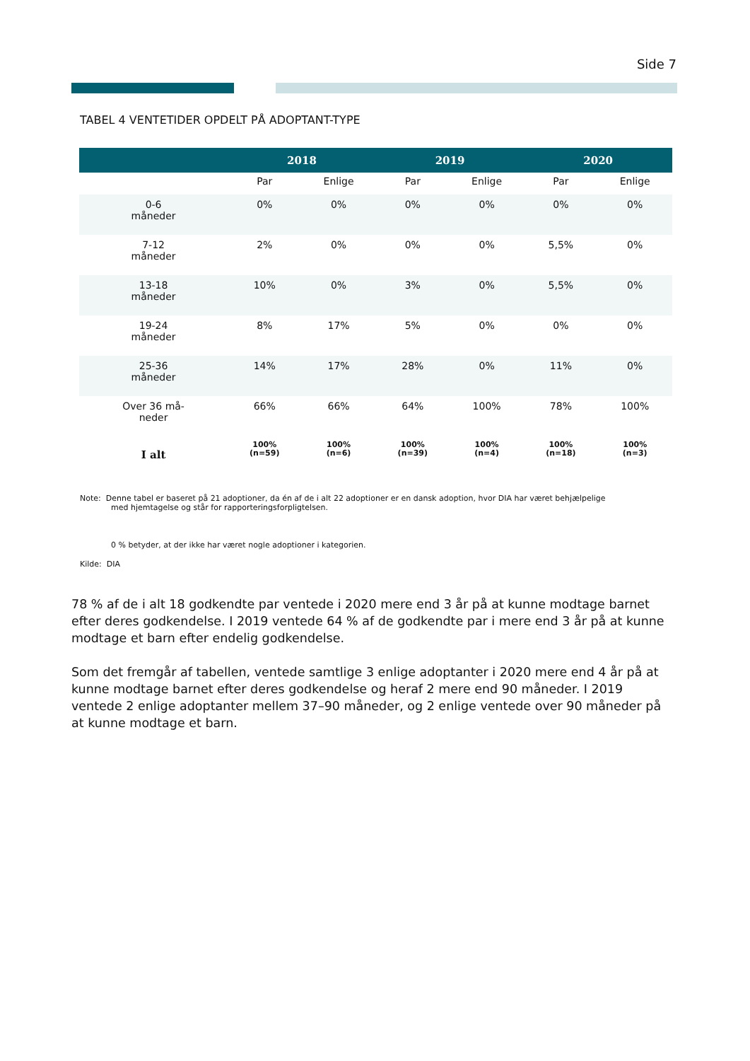Side 7
TABEL 4 VENTETIDER OPDELT PÅ ADOPTANT-TYPE
| | 2018 | | 2019 | | 2020 | |
| --- | --- | --- | --- | --- | --- | --- |
| | Par | Enlige | Par | Enlige | Par | Enlige |
| 0-6 måneder | 0% | 0% | 0% | 0% | 0% | 0% |
| 7-12 måneder | 2% | 0% | 0% | 0% | 5,5% | 0% |
| 13-18 måneder | 10% | 0% | 3% | 0% | 5,5% | 0% |
| 19-24 måneder | 8% | 17% | 5% | 0% | 0% | 0% |
| 25-36 måneder | 14% | 17% | 28% | 0% | 11% | 0% |
| Over 36 må- neder | 66% | 66% | 64% | 100% | 78% | 100% |
| I alt | 100% (n=59) | 100% (n=6) | 100% (n=39) | 100% (n=4) | 100% (n=18) | 100% (n=3) |
Note: Denne tabel er baseret på 21 adoptioner, da én af de i alt 22 adoptioner er en dansk adoption, hvor DIA har været behjælpelige
med hjemtagelse og står for rapporteringsforpligtelsen.
0 % betyder, at der ikke har været nogle adoptioner i kategorien.
Kilde: DIA
78 % af de i alt 18 godkendte par ventede i 2020 mere end 3 år på at kunne modtage barnet efter deres godkendelse. I 2019 ventede 64 % af de godkendte par i mere end 3 år på at kunne modtage et barn efter endelig godkendelse.
Som det fremgår af tabellen, ventede samtlige 3 enlige adoptanter i 2020 mere end 4 år på at kunne modtage barnet efter deres godkendelse og heraf 2 mere end 90 måneder. I 2019 ventede 2 enlige adoptanter mellem 37–90 måneder, og 2 enlige ventede over 90 måneder på at kunne modtage et barn.